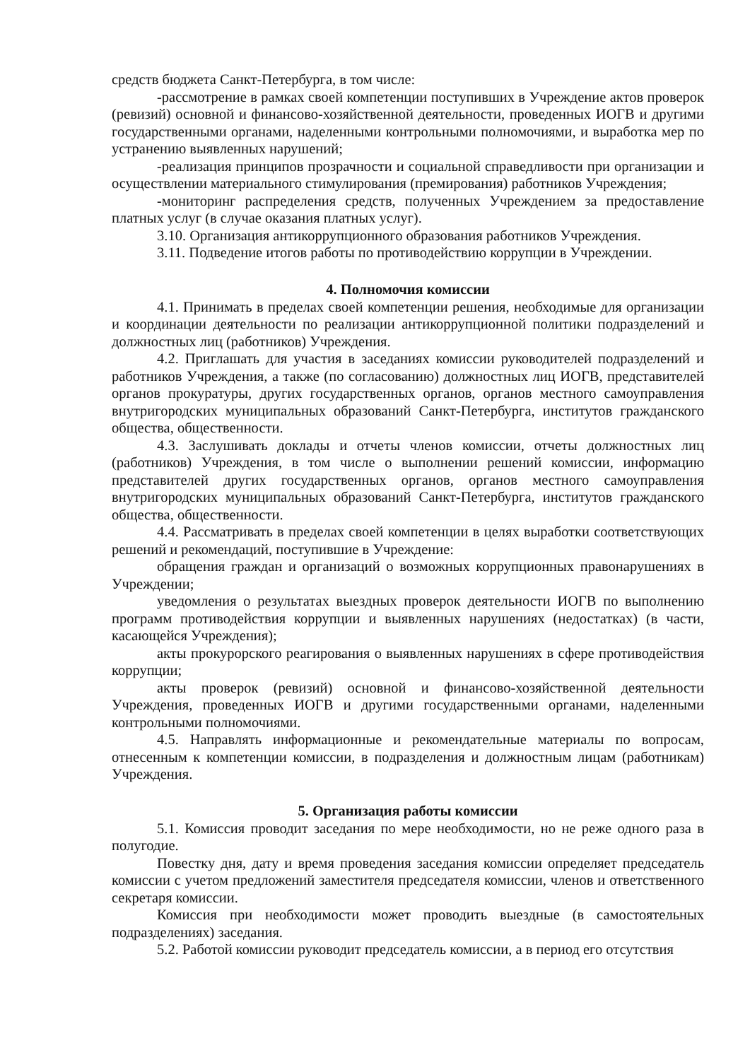средств бюджета Санкт-Петербурга, в том числе:
-рассмотрение в рамках своей компетенции поступивших в Учреждение актов проверок (ревизий) основной и финансово-хозяйственной деятельности, проведенных ИОГВ и другими государственными органами, наделенными контрольными полномочиями, и выработка мер по устранению выявленных нарушений;
-реализация принципов прозрачности и социальной справедливости при организации и осуществлении материального стимулирования (премирования) работников Учреждения;
-мониторинг распределения средств, полученных Учреждением за предоставление платных услуг (в случае оказания платных услуг).
3.10. Организация антикоррупционного образования работников Учреждения.
3.11. Подведение итогов работы по противодействию коррупции в Учреждении.
4. Полномочия комиссии
4.1. Принимать в пределах своей компетенции решения, необходимые для организации и координации деятельности по реализации антикоррупционной политики подразделений и должностных лиц (работников) Учреждения.
4.2. Приглашать для участия в заседаниях комиссии руководителей подразделений и работников Учреждения, а также (по согласованию) должностных лиц ИОГВ, представителей органов прокуратуры, других государственных органов, органов местного самоуправления внутригородских муниципальных образований Санкт-Петербурга, институтов гражданского общества, общественности.
4.3. Заслушивать доклады и отчеты членов комиссии, отчеты должностных лиц (работников) Учреждения, в том числе о выполнении решений комиссии, информацию представителей других государственных органов, органов местного самоуправления внутригородских муниципальных образований Санкт-Петербурга, институтов гражданского общества, общественности.
4.4. Рассматривать в пределах своей компетенции в целях выработки соответствующих решений и рекомендаций, поступившие в Учреждение:
обращения граждан и организаций о возможных коррупционных правонарушениях в Учреждении;
уведомления о результатах выездных проверок деятельности ИОГВ по выполнению программ противодействия коррупции и выявленных нарушениях (недостатках) (в части, касающейся Учреждения);
акты прокурорского реагирования о выявленных нарушениях в сфере противодействия коррупции;
акты проверок (ревизий) основной и финансово-хозяйственной деятельности Учреждения, проведенных ИОГВ и другими государственными органами, наделенными контрольными полномочиями.
4.5. Направлять информационные и рекомендательные материалы по вопросам, отнесенным к компетенции комиссии, в подразделения и должностным лицам (работникам) Учреждения.
5. Организация работы комиссии
5.1. Комиссия проводит заседания по мере необходимости, но не реже одного раза в полугодие.
Повестку дня, дату и время проведения заседания комиссии определяет председатель комиссии с учетом предложений заместителя председателя комиссии, членов и ответственного секретаря комиссии.
Комиссия при необходимости может проводить выездные (в самостоятельных подразделениях) заседания.
5.2. Работой комиссии руководит председатель комиссии, а в период его отсутствия